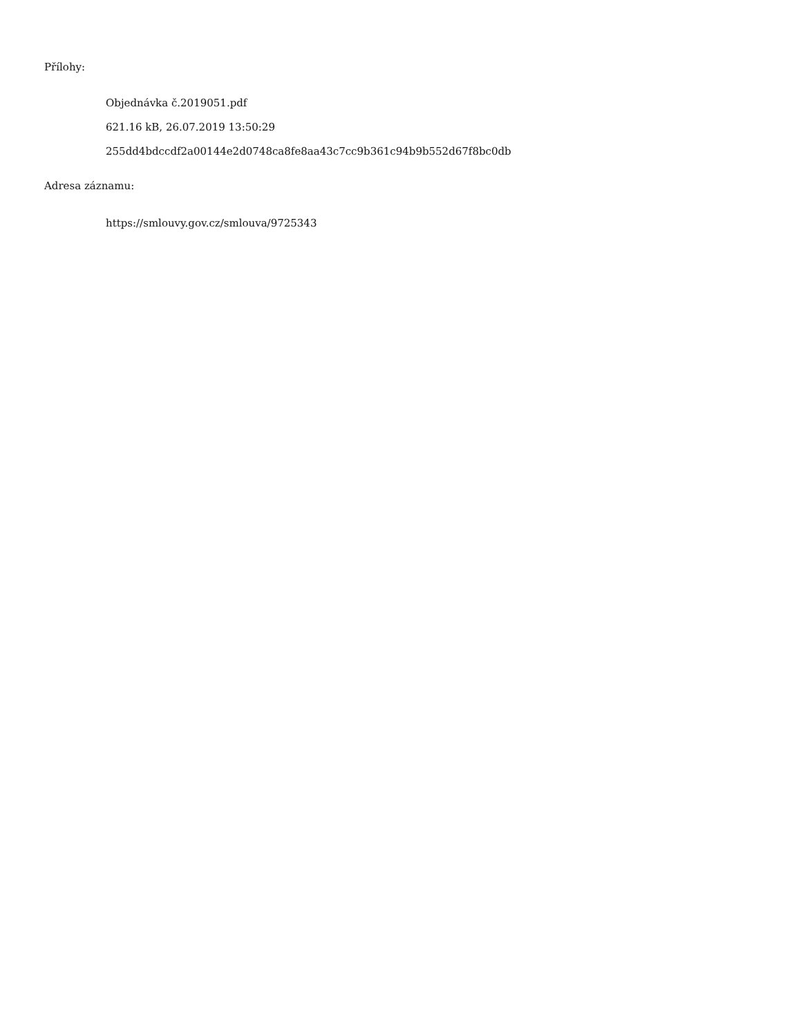Přílohy:
Objednávka č.2019051.pdf
621.16 kB, 26.07.2019 13:50:29
255dd4bdccdf2a00144e2d0748ca8fe8aa43c7cc9b361c94b9b552d67f8bc0db
Adresa záznamu:
https://smlouvy.gov.cz/smlouva/9725343